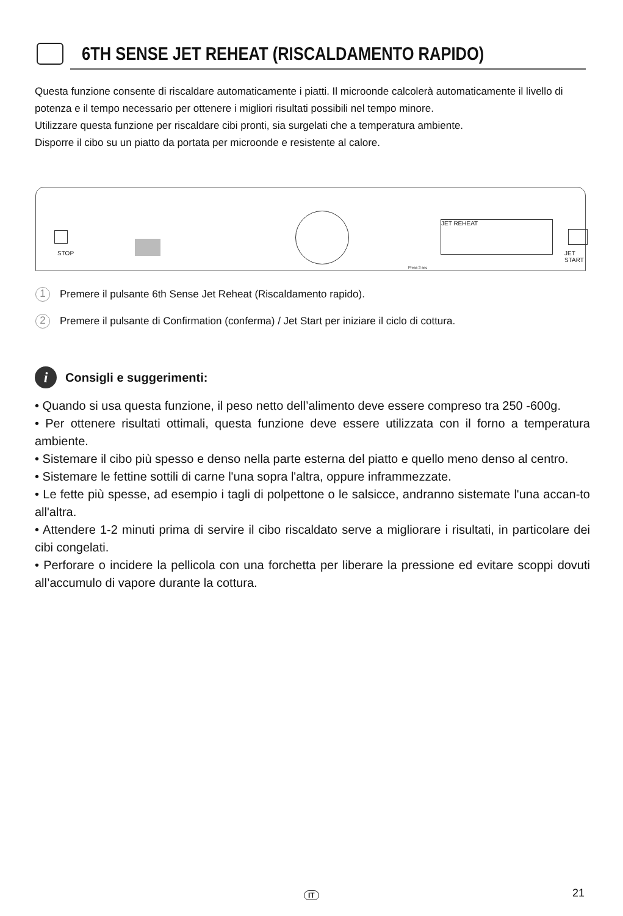6TH SENSE JET REHEAT (RISCALDAMENTO RAPIDO)
Questa funzione consente di riscaldare automaticamente i piatti. Il microonde calcolerà automaticamente il livello di potenza e il tempo necessario per ottenere i migliori risultati possibili nel tempo minore.
Utilizzare questa funzione per riscaldare cibi pronti, sia surgelati che a temperatura ambiente.
Disporre il cibo su un piatto da portata per microonde e resistente al calore.
STOP
Press 3 sec
JET REHEAT
JET START
1 Premere il pulsante 6th Sense Jet Reheat (Riscaldamento rapido).
2 Premere il pulsante di Confirmation (conferma) / Jet Start per iniziare il ciclo di cottura.
i Consigli e suggerimenti:
• Quando si usa questa funzione, il peso netto dell’alimento deve essere compreso tra 250 -600g.
• Per ottenere risultati ottimali, questa funzione deve essere utilizzata con il forno a temperatura ambiente.
• Sistemare il cibo più spesso e denso nella parte esterna del piatto e quello meno denso al centro.
• Sistemare le fettine sottili di carne l'una sopra l'altra, oppure inframmezzate.
• Le fette più spesse, ad esempio i tagli di polpettone o le salsicce, andranno sistemate l'una accan-to all'altra.
• Attendere 1-2 minuti prima di servire il cibo riscaldato serve a migliorare i risultati, in particolare dei cibi congelati.
• Perforare o incidere la pellicola con una forchetta per liberare la pressione ed evitare scoppi dovuti all’accumulo di vapore durante la cottura.
IT 21